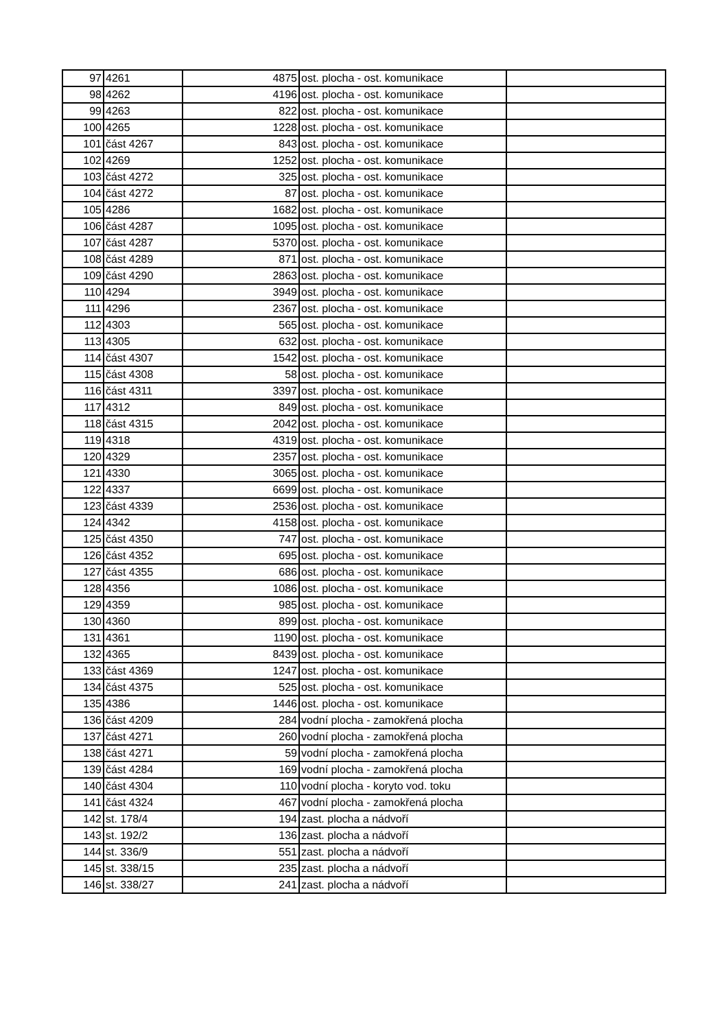| 97 | 4261 | 4875 | ost. plocha - ost. komunikace | |
| 98 | 4262 | 4196 | ost. plocha - ost. komunikace | |
| 99 | 4263 | 822 | ost. plocha - ost. komunikace | |
| 100 | 4265 | 1228 | ost. plocha - ost. komunikace | |
| 101 | část 4267 | 843 | ost. plocha - ost. komunikace | |
| 102 | 4269 | 1252 | ost. plocha - ost. komunikace | |
| 103 | část 4272 | 325 | ost. plocha - ost. komunikace | |
| 104 | část 4272 | 87 | ost. plocha - ost. komunikace | |
| 105 | 4286 | 1682 | ost. plocha - ost. komunikace | |
| 106 | část 4287 | 1095 | ost. plocha - ost. komunikace | |
| 107 | část 4287 | 5370 | ost. plocha - ost. komunikace | |
| 108 | část 4289 | 871 | ost. plocha - ost. komunikace | |
| 109 | část 4290 | 2863 | ost. plocha - ost. komunikace | |
| 110 | 4294 | 3949 | ost. plocha - ost. komunikace | |
| 111 | 4296 | 2367 | ost. plocha - ost. komunikace | |
| 112 | 4303 | 565 | ost. plocha - ost. komunikace | |
| 113 | 4305 | 632 | ost. plocha - ost. komunikace | |
| 114 | část 4307 | 1542 | ost. plocha - ost. komunikace | |
| 115 | část 4308 | 58 | ost. plocha - ost. komunikace | |
| 116 | část 4311 | 3397 | ost. plocha - ost. komunikace | |
| 117 | 4312 | 849 | ost. plocha - ost. komunikace | |
| 118 | část 4315 | 2042 | ost. plocha - ost. komunikace | |
| 119 | 4318 | 4319 | ost. plocha - ost. komunikace | |
| 120 | 4329 | 2357 | ost. plocha - ost. komunikace | |
| 121 | 4330 | 3065 | ost. plocha - ost. komunikace | |
| 122 | 4337 | 6699 | ost. plocha - ost. komunikace | |
| 123 | část 4339 | 2536 | ost. plocha - ost. komunikace | |
| 124 | 4342 | 4158 | ost. plocha - ost. komunikace | |
| 125 | část 4350 | 747 | ost. plocha - ost. komunikace | |
| 126 | část 4352 | 695 | ost. plocha - ost. komunikace | |
| 127 | část 4355 | 686 | ost. plocha - ost. komunikace | |
| 128 | 4356 | 1086 | ost. plocha - ost. komunikace | |
| 129 | 4359 | 985 | ost. plocha - ost. komunikace | |
| 130 | 4360 | 899 | ost. plocha - ost. komunikace | |
| 131 | 4361 | 1190 | ost. plocha - ost. komunikace | |
| 132 | 4365 | 8439 | ost. plocha - ost. komunikace | |
| 133 | část 4369 | 1247 | ost. plocha - ost. komunikace | |
| 134 | část 4375 | 525 | ost. plocha - ost. komunikace | |
| 135 | 4386 | 1446 | ost. plocha - ost. komunikace | |
| 136 | část 4209 | 284 | vodní plocha - zamokřená plocha | |
| 137 | část 4271 | 260 | vodní plocha - zamokřená plocha | |
| 138 | část 4271 | 59 | vodní plocha - zamokřená plocha | |
| 139 | část 4284 | 169 | vodní plocha - zamokřená plocha | |
| 140 | část 4304 | 110 | vodní plocha - koryto vod. toku | |
| 141 | část 4324 | 467 | vodní plocha - zamokřená plocha | |
| 142 | st. 178/4 | 194 | zast. plocha a nádvoří | |
| 143 | st. 192/2 | 136 | zast. plocha a nádvoří | |
| 144 | st. 336/9 | 551 | zast. plocha a nádvoří | |
| 145 | st. 338/15 | 235 | zast. plocha a nádvoří | |
| 146 | st. 338/27 | 241 | zast. plocha a nádvoří | |